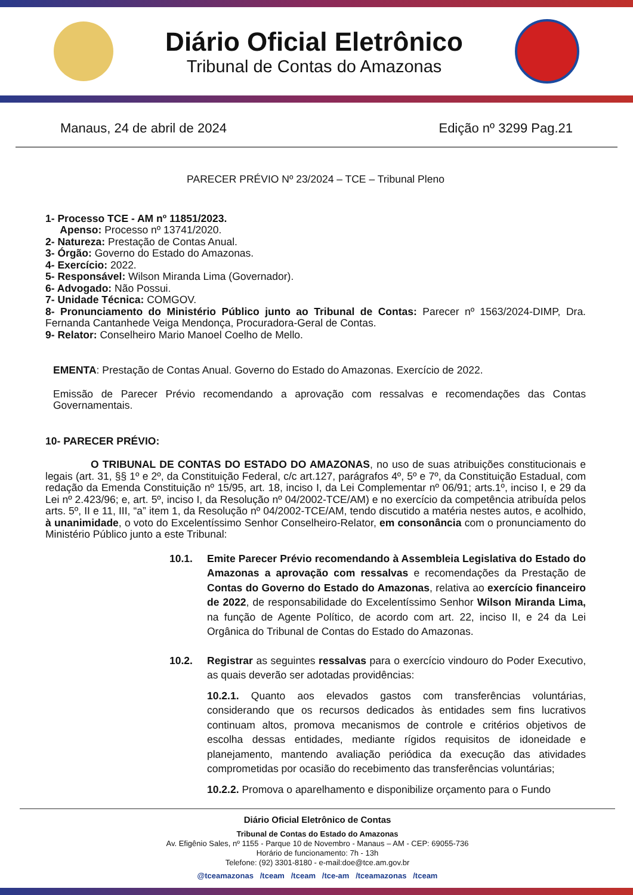Diário Oficial Eletrônico
Tribunal de Contas do Amazonas
Manaus, 24 de abril de 2024 Edição nº 3299 Pag.21
PARECER PRÉVIO Nº 23/2024 – TCE – Tribunal Pleno
1- Processo TCE - AM nº 11851/2023.
Apenso: Processo nº 13741/2020.
2- Natureza: Prestação de Contas Anual.
3- Órgão: Governo do Estado do Amazonas.
4- Exercício: 2022.
5- Responsável: Wilson Miranda Lima (Governador).
6- Advogado: Não Possui.
7- Unidade Técnica: COMGOV.
8- Pronunciamento do Ministério Público junto ao Tribunal de Contas: Parecer nº 1563/2024-DIMP, Dra. Fernanda Cantanhede Veiga Mendonça, Procuradora-Geral de Contas.
9- Relator: Conselheiro Mario Manoel Coelho de Mello.
EMENTA: Prestação de Contas Anual. Governo do Estado do Amazonas. Exercício de 2022.
Emissão de Parecer Prévio recomendando a aprovação com ressalvas e recomendações das Contas Governamentais.
10- PARECER PRÉVIO:
O TRIBUNAL DE CONTAS DO ESTADO DO AMAZONAS, no uso de suas atribuições constitucionais e legais (art. 31, §§ 1º e 2º, da Constituição Federal, c/c art.127, parágrafos 4º, 5º e 7º, da Constituição Estadual, com redação da Emenda Constituição nº 15/95, art. 18, inciso I, da Lei Complementar nº 06/91; arts.1º, inciso I, e 29 da Lei nº 2.423/96; e, art. 5º, inciso I, da Resolução nº 04/2002-TCE/AM) e no exercício da competência atribuída pelos arts. 5º, II e 11, III, “a” item 1, da Resolução nº 04/2002-TCE/AM, tendo discutido a matéria nestes autos, e acolhido, à unanimidade, o voto do Excelentíssimo Senhor Conselheiro-Relator, em consonância com o pronunciamento do Ministério Público junto a este Tribunal:
10.1. Emite Parecer Prévio recomendando à Assembleia Legislativa do Estado do Amazonas a aprovação com ressalvas e recomendações da Prestação de Contas do Governo do Estado do Amazonas, relativa ao exercício financeiro de 2022, de responsabilidade do Excelentíssimo Senhor Wilson Miranda Lima, na função de Agente Político, de acordo com art. 22, inciso II, e 24 da Lei Orgânica do Tribunal de Contas do Estado do Amazonas.
10.2. Registrar as seguintes ressalvas para o exercício vindouro do Poder Executivo, as quais deverão ser adotadas providências:
10.2.1. Quanto aos elevados gastos com transferências voluntárias, considerando que os recursos dedicados às entidades sem fins lucrativos continuam altos, promova mecanismos de controle e critérios objetivos de escolha dessas entidades, mediante rígidos requisitos de idoneidade e planejamento, mantendo avaliação periódica da execução das atividades comprometidas por ocasião do recebimento das transferências voluntárias;
10.2.2. Promova o aparelhamento e disponibilize orçamento para o Fundo
Diário Oficial Eletrônico de Contas
Tribunal de Contas do Estado do Amazonas
Av. Efigênio Sales, nº 1155 - Parque 10 de Novembro - Manaus – AM - CEP: 69055-736
Horário de funcionamento: 7h - 13h
Telefone: (92) 3301-8180 - e-mail:doe@tce.am.gov.br
@tceamazonas /tceam /tceam /tce-am /tceamazonas /tceam